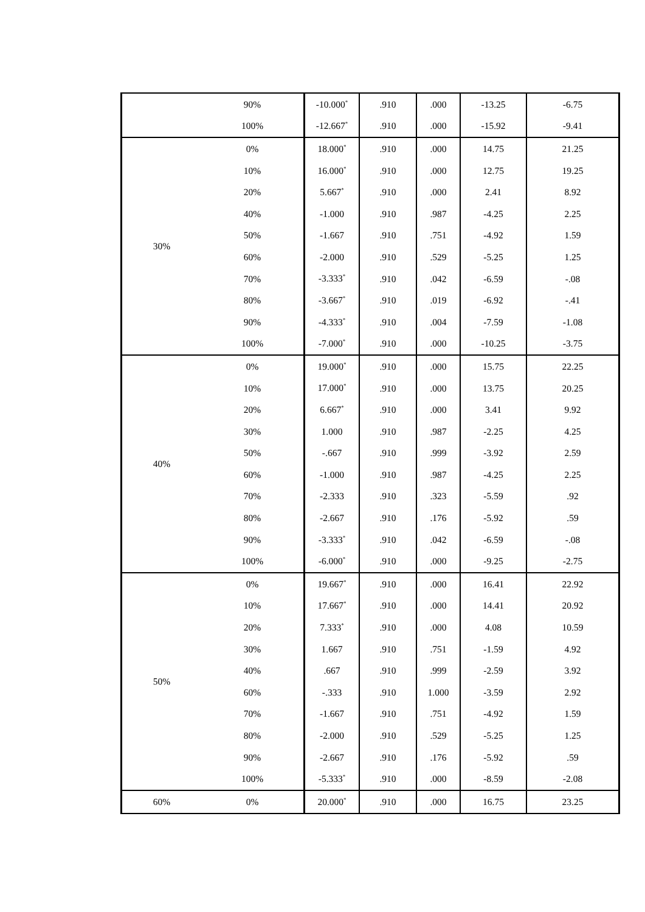| | 90% | -10.000<sup>*</sup> | .910 | .000 | -13.25 | -6.75 |
| | 100% | -12.667<sup>*</sup> | .910 | .000 | -15.92 | -9.41 |
| 30% | 0% | 18.000<sup>*</sup> | .910 | .000 | 14.75 | 21.25 |
| | 10% | 16.000<sup>*</sup> | .910 | .000 | 12.75 | 19.25 |
| | 20% | 5.667<sup>*</sup> | .910 | .000 | 2.41 | 8.92 |
| | 40% | -1.000 | .910 | .987 | -4.25 | 2.25 |
| | 50% | -1.667 | .910 | .751 | -4.92 | 1.59 |
| | 60% | -2.000 | .910 | .529 | -5.25 | 1.25 |
| | 70% | -3.333<sup>*</sup> | .910 | .042 | -6.59 | -.08 |
| | 80% | -3.667<sup>*</sup> | .910 | .019 | -6.92 | -.41 |
| | 90% | -4.333<sup>*</sup> | .910 | .004 | -7.59 | -1.08 |
| | 100% | -7.000<sup>*</sup> | .910 | .000 | -10.25 | -3.75 |
| 40% | 0% | 19.000<sup>*</sup> | .910 | .000 | 15.75 | 22.25 |
| | 10% | 17.000<sup>*</sup> | .910 | .000 | 13.75 | 20.25 |
| | 20% | 6.667<sup>*</sup> | .910 | .000 | 3.41 | 9.92 |
| | 30% | 1.000 | .910 | .987 | -2.25 | 4.25 |
| | 50% | -.667 | .910 | .999 | -3.92 | 2.59 |
| | 60% | -1.000 | .910 | .987 | -4.25 | 2.25 |
| | 70% | -2.333 | .910 | .323 | -5.59 | .92 |
| | 80% | -2.667 | .910 | .176 | -5.92 | .59 |
| | 90% | -3.333<sup>*</sup> | .910 | .042 | -6.59 | -.08 |
| | 100% | -6.000<sup>*</sup> | .910 | .000 | -9.25 | -2.75 |
| 50% | 0% | 19.667<sup>*</sup> | .910 | .000 | 16.41 | 22.92 |
| | 10% | 17.667<sup>*</sup> | .910 | .000 | 14.41 | 20.92 |
| | 20% | 7.333<sup>*</sup> | .910 | .000 | 4.08 | 10.59 |
| | 30% | 1.667 | .910 | .751 | -1.59 | 4.92 |
| | 40% | .667 | .910 | .999 | -2.59 | 3.92 |
| | 60% | -.333 | .910 | 1.000 | -3.59 | 2.92 |
| | 70% | -1.667 | .910 | .751 | -4.92 | 1.59 |
| | 80% | -2.000 | .910 | .529 | -5.25 | 1.25 |
| | 90% | -2.667 | .910 | .176 | -5.92 | .59 |
| | 100% | -5.333<sup>*</sup> | .910 | .000 | -8.59 | -2.08 |
| 60% | 0% | 20.000<sup>*</sup> | .910 | .000 | 16.75 | 23.25 |